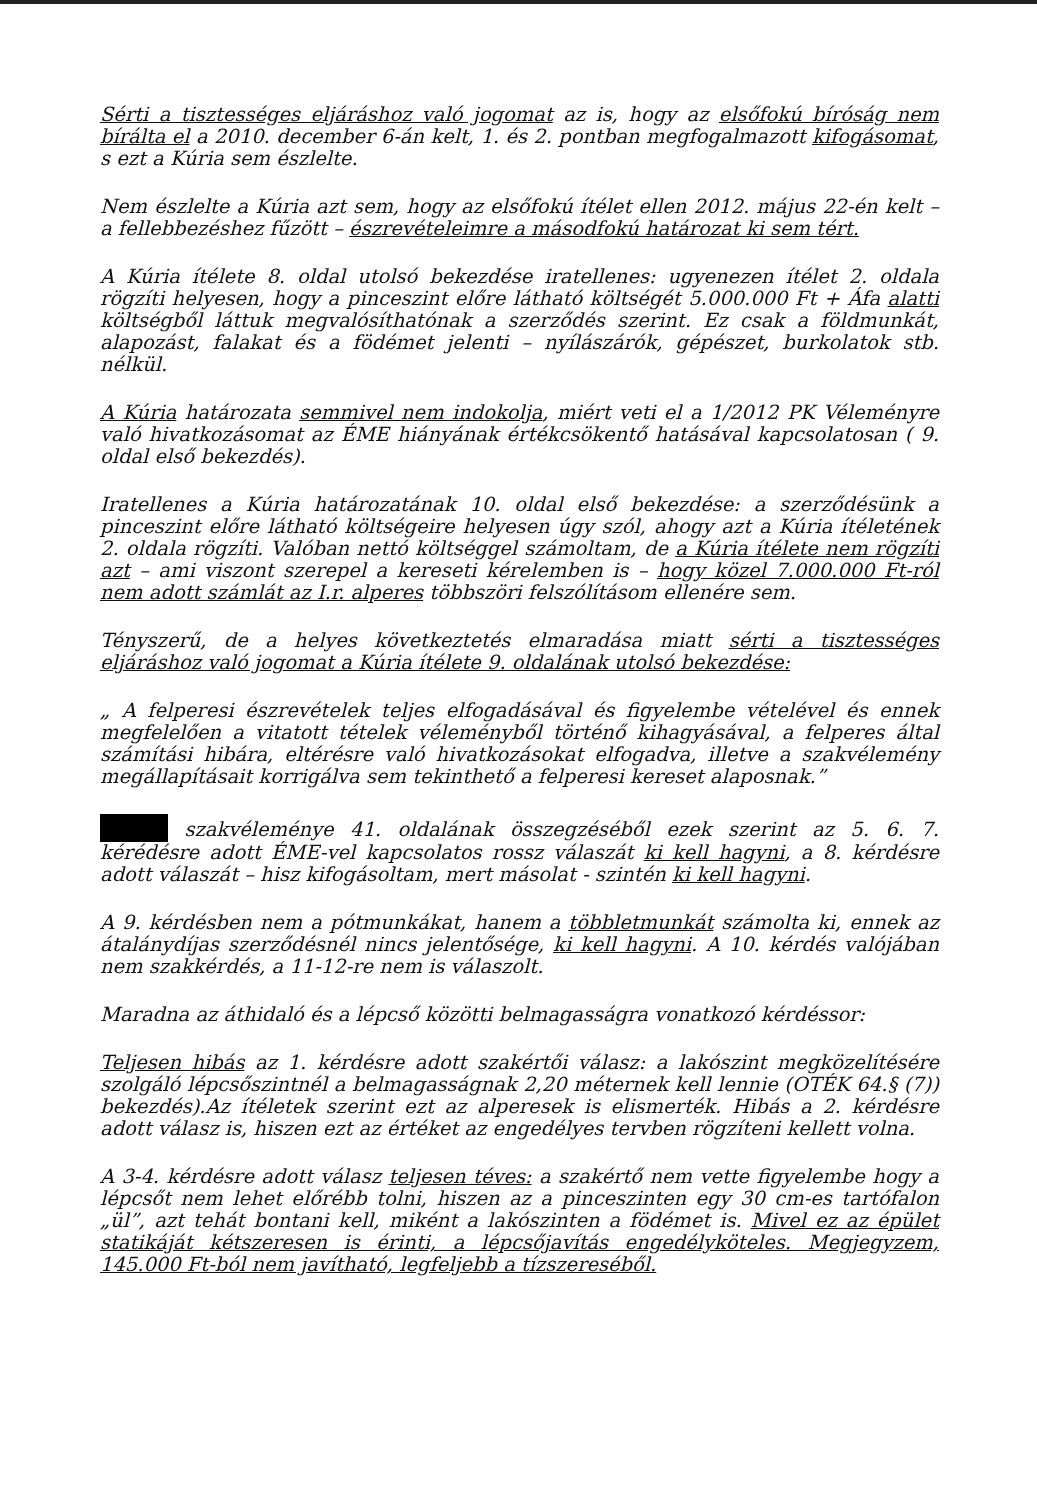Sérti a tisztességes eljáráshoz való jogomat az is, hogy az elsőfokú bíróság nem bírálta el a 2010. december 6-án kelt, 1. és 2. pontban megfogalmazott kifogásomat, s ezt a Kúria sem észlelte.
Nem észlelte a Kúria azt sem, hogy az elsőfokú ítélet ellen 2012. május 22-én kelt – a fellebbezéshez fűzött – észrevételeimre a másodfokú határozat ki sem tért.
A Kúria ítélete 8. oldal utolsó bekezdése iratellenes: ugyenezen ítélet 2. oldala rögzíti helyesen, hogy a pinceszint előre látható költségét 5.000.000 Ft + Áfa alatti költségből láttuk megvalósíthatónak a szerződés szerint. Ez csak a földmunkát, alapozást, falakat és a födémet jelenti – nyílászárók, gépészet, burkolatok stb. nélkül.
A Kúria határozata semmivel nem indokolja, miért veti el a 1/2012 PK Véleményre való hivatkozásomat az ÉME hiányának értékcsökentő hatásával kapcsolatosan ( 9. oldal első bekezdés).
Iratellenes a Kúria határozatának 10. oldal első bekezdése: a szerződésünk a pinceszint előre látható költségeire helyesen úgy szól, ahogy azt a Kúria ítéletének 2. oldala rögzíti. Valóban nettó költséggel számoltam, de a Kúria ítélete nem rögzíti azt – ami viszont szerepel a kereseti kérelemben is – hogy közel 7.000.000 Ft-ról nem adott számlát az I.r. alperes többszöri felszólításom ellenére sem.
Tényszerű, de a helyes következtetés elmaradása miatt sérti a tisztességes eljáráshoz való jogomat a Kúria ítélete 9. oldalának utolsó bekezdése:
„ A felperesi észrevételek teljes elfogadásával és figyelembe vételével és ennek megfelelően a vitatott tételek véleményből történő kihagyásával, a felperes által számítási hibára, eltérésre való hivatkozásokat elfogadva, illetve a szakvélemény megállapításait korrigálva sem tekinthető a felperesi kereset alaposnak.”
szakvéleménye 41. oldalának összegzéséből ezek szerint az 5. 6. 7. kérédésre adott ÉME-vel kapcsolatos rossz válaszát ki kell hagyni, a 8. kérdésre adott válaszát – hisz kifogásoltam, mert másolat - szintén ki kell hagyni.
A 9. kérdésben nem a pótmunkákat, hanem a többletmunkát számolta ki, ennek az átalánydíjas szerződésnél nincs jelentősége, ki kell hagyni. A 10. kérdés valójában nem szakkérdés, a 11-12-re nem is válaszolt.
Maradna az áthidaló és a lépcső közötti belmagasságra vonatkozó kérdéssor:
Teljesen hibás az 1. kérdésre adott szakértői válasz: a lakószint megközelítésére szolgáló lépcsőszintnél a belmagasságnak 2,20 méternek kell lennie (OTÉK 64.§ (7)) bekezdés).Az ítéletek szerint ezt az alperesek is elismerték. Hibás a 2. kérdésre adott válasz is, hiszen ezt az értéket az engedélyes tervben rögzíteni kellett volna.
A 3-4. kérdésre adott válasz teljesen téves: a szakértő nem vette figyelembe hogy a lépcsőt nem lehet előrébb tolni, hiszen az a pinceszinten egy 30 cm-es tartófalon „ül”, azt tehát bontani kell, miként a lakószinten a födémet is. Mivel ez az épület statikáját kétszeresen is érinti, a lépcsőjavítás engedélyköteles. Megjegyzem, 145.000 Ft-ból nem javítható, legfeljebb a tízszereséből.